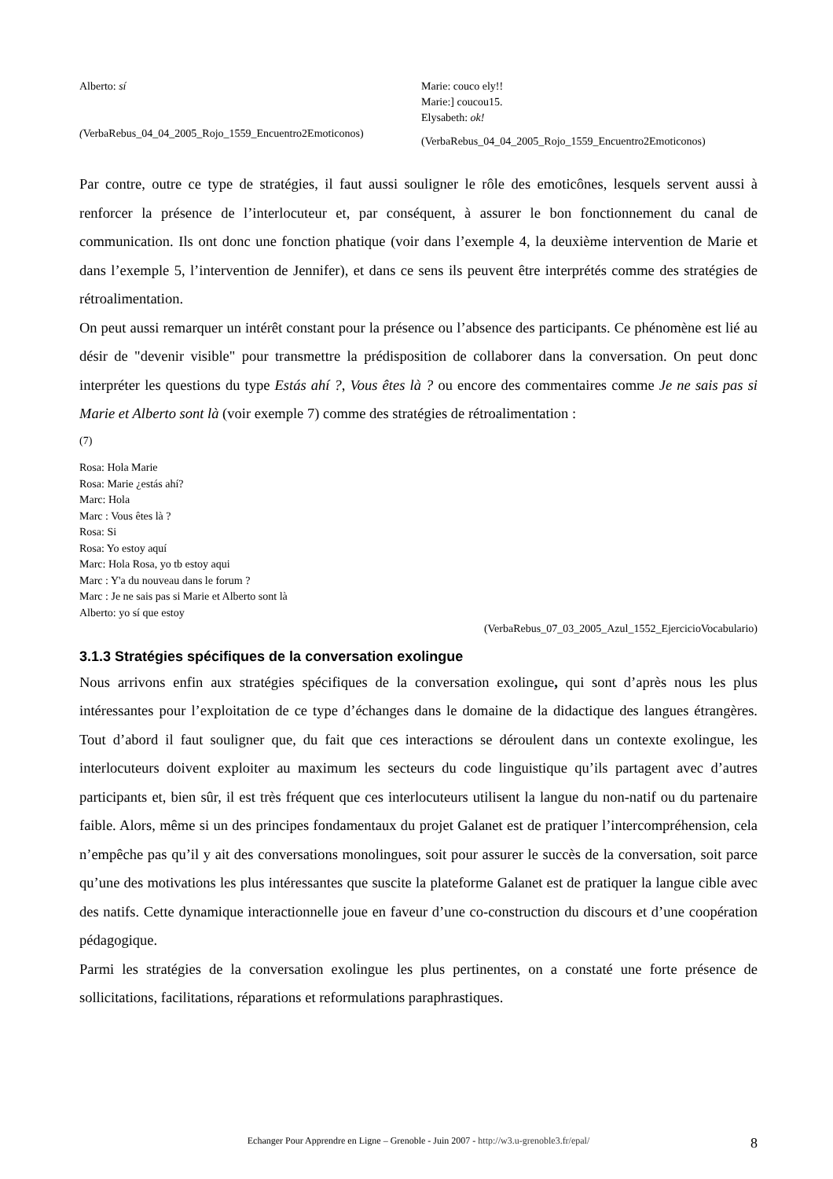Alberto: sí
(VerbaRebus_04_04_2005_Rojo_1559_Encuentro2Emoticonos)
Marie: couco ely!!
Marie:] coucou15.
Elysabeth: ok!
(VerbaRebus_04_04_2005_Rojo_1559_Encuentro2Emoticonos)
Par contre, outre ce type de stratégies, il faut aussi souligner le rôle des emoticônes, lesquels servent aussi à renforcer la présence de l’interlocuteur et, par conséquent, à assurer le bon fonctionnement du canal de communication. Ils ont donc une fonction phatique (voir dans l’exemple 4, la deuxième intervention de Marie et dans l’exemple 5, l’intervention de Jennifer), et dans ce sens ils peuvent être interprétés comme des stratégies de rétroalimentation.
On peut aussi remarquer un intérêt constant pour la présence ou l’absence des participants. Ce phénomène est lié au désir de "devenir visible" pour transmettre la prédisposition de collaborer dans la conversation. On peut donc interpréter les questions du type Estás ahí ?, Vous êtes là ? ou encore des commentaires comme Je ne sais pas si Marie et Alberto sont là (voir exemple 7) comme des stratégies de rétroalimentation :
(7)
Rosa: Hola Marie
Rosa: Marie ¿estás ahí?
Marc: Hola
Marc : Vous êtes là ?
Rosa: Si
Rosa: Yo estoy aquí
Marc: Hola Rosa, yo tb estoy aqui
Marc : Y'a du nouveau dans le forum ?
Marc : Je ne sais pas si Marie et Alberto sont là
Alberto: yo sí que estoy
(VerbaRebus_07_03_2005_Azul_1552_EjercicioVocabulario)
3.1.3 Stratégies spécifiques de la conversation exolingue
Nous arrivons enfin aux stratégies spécifiques de la conversation exolingue, qui sont d’après nous les plus intéressantes pour l’exploitation de ce type d’échanges dans le domaine de la didactique des langues étrangères. Tout d’abord il faut souligner que, du fait que ces interactions se déroulent dans un contexte exolingue, les interlocuteurs doivent exploiter au maximum les secteurs du code linguistique qu’ils partagent avec d’autres participants et, bien sûr, il est très fréquent que ces interlocuteurs utilisent la langue du non-natif ou du partenaire faible. Alors, même si un des principes fondamentaux du projet Galanet est de pratiquer l’intercompréhension, cela n’empêche pas qu’il y ait des conversations monolingues, soit pour assurer le succès de la conversation, soit parce qu’une des motivations les plus intéressantes que suscite la plateforme Galanet est de pratiquer la langue cible avec des natifs. Cette dynamique interactionnelle joue en faveur d’une co-construction du discours et d’une coopération pédagogique.
Parmi les stratégies de la conversation exolingue les plus pertinentes, on a constaté une forte présence de sollicitations, facilitations, réparations et reformulations paraphrastiques.
Echanger Pour Apprendre en Ligne – Grenoble - Juin 2007 - http://w3.u-grenoble3.fr/epal/ 8